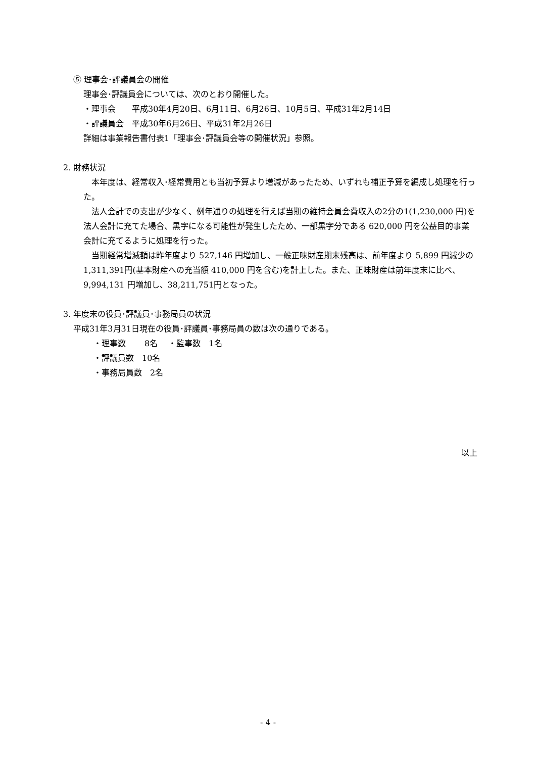⑤ 理事会･評議員会の開催
理事会･評議員会については、次のとおり開催した。
・理事会　　平成30年4月20日、6月11日、6月26日、10月5日、平成31年2月14日
・評議員会　平成30年6月26日、平成31年2月26日
詳細は事業報告書付表1「理事会･評議員会等の開催状況」参照。
2. 財務状況
　本年度は、経常収入･経常費用とも当初予算より増減があったため、いずれも補正予算を編成し処理を行った。
　法人会計での支出が少なく、例年通りの処理を行えば当期の維持会員会費収入の2分の1(1,230,000 円)を法人会計に充てた場合、黒字になる可能性が発生したため、一部黒字分である 620,000 円を公益目的事業会計に充てるように処理を行った。
　当期経常増減額は昨年度より 527,146 円増加し、一般正味財産期末残高は、前年度より 5,899 円減少の 1,311,391円(基本財産への充当額 410,000 円を含む)を計上した。また、正味財産は前年度末に比べ、9,994,131 円増加し、38,211,751円となった。
3. 年度末の役員･評議員･事務局員の状況
平成31年3月31日現在の役員･評議員･事務局員の数は次の通りである。
・理事数　　 8名　 ・監事数　1名
・評議員数　10名
・事務局員数　2名
以上
- 4 -